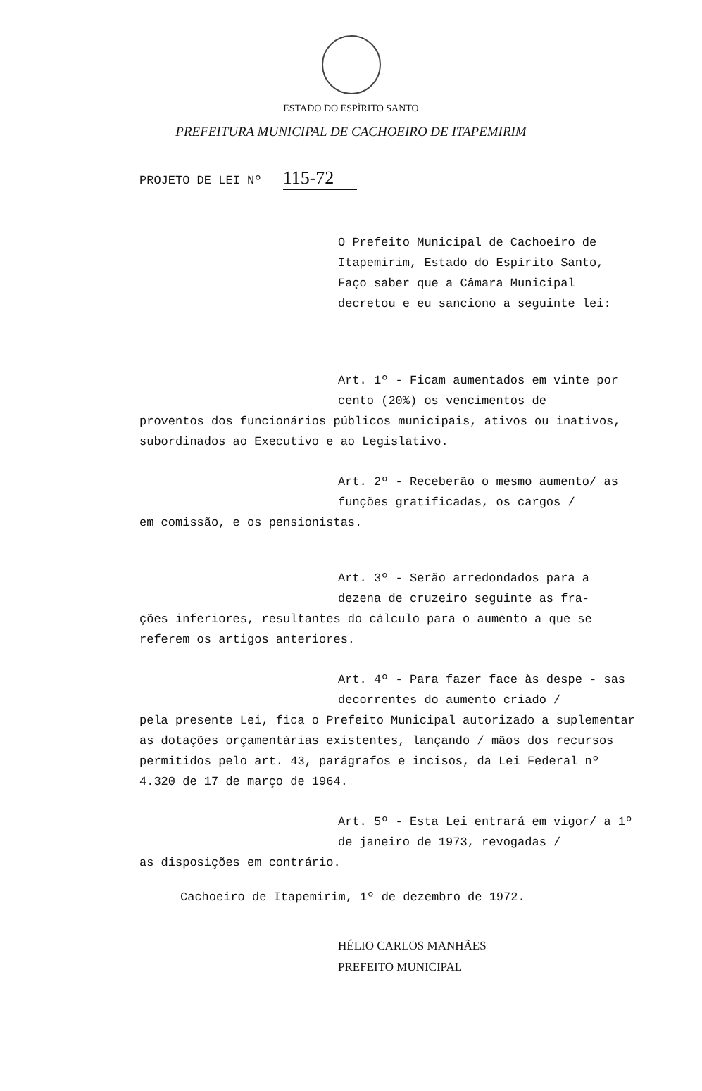ESTADO DO ESPÍRITO SANTO
PREFEITURA MUNICIPAL DE CACHOEIRO DE ITAPEMIRIM
PROJETO DE LEI Nº 115-72
O Prefeito Municipal de Cachoeiro de Itapemirim, Estado do Espírito Santo, Faço saber que a Câmara Municipal decretou e eu sanciono a seguinte lei:
Art. 1º - Ficam aumentados em vinte por cento (20%) os vencimentos de
proventos dos funcionários públicos municipais, ativos ou inativos, subordinados ao Executivo e ao Legislativo.
Art. 2º - Receberão o mesmo aumento/ as funções gratificadas, os cargos /
em comissão, e os pensionistas.
Art. 3º - Serão arredondados para a dezena de cruzeiro seguinte as fra-
ções inferiores, resultantes do cálculo para o aumento a que se referem os artigos anteriores.
Art. 4º - Para fazer face às despe - sas decorrentes do aumento criado /
pela presente Lei, fica o Prefeito Municipal autorizado a suplementar as dotações orçamentárias existentes, lançando / mãos dos recursos permitidos pelo art. 43, parágrafos e incisos, da Lei Federal nº 4.320 de 17 de março de 1964.
Art. 5º - Esta Lei entrará em vigor/ a 1º de janeiro de 1973, revogadas /
as disposições em contrário.
Cachoeiro de Itapemirim, 1º de dezembro de 1972.
HÉLIO CARLOS MANHÃES
PREFEITO MUNICIPAL